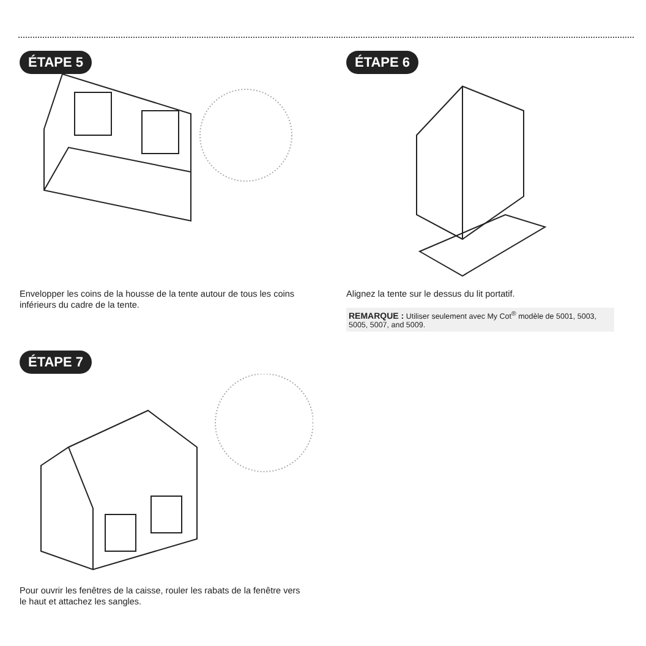ÉTAPE 5
Envelopper les coins de la housse de la tente autour de tous les coins inférieurs du cadre de la tente.
ÉTAPE 6
Alignez la tente sur le dessus du lit portatif.
REMARQUE : Utiliser seulement avec My Cot<sup>®</sup> modèle de 5001, 5003, 5005, 5007, and 5009.
ÉTAPE 7
Pour ouvrir les fenêtres de la caisse, rouler les rabats de la fenêtre vers le haut et attachez les sangles.